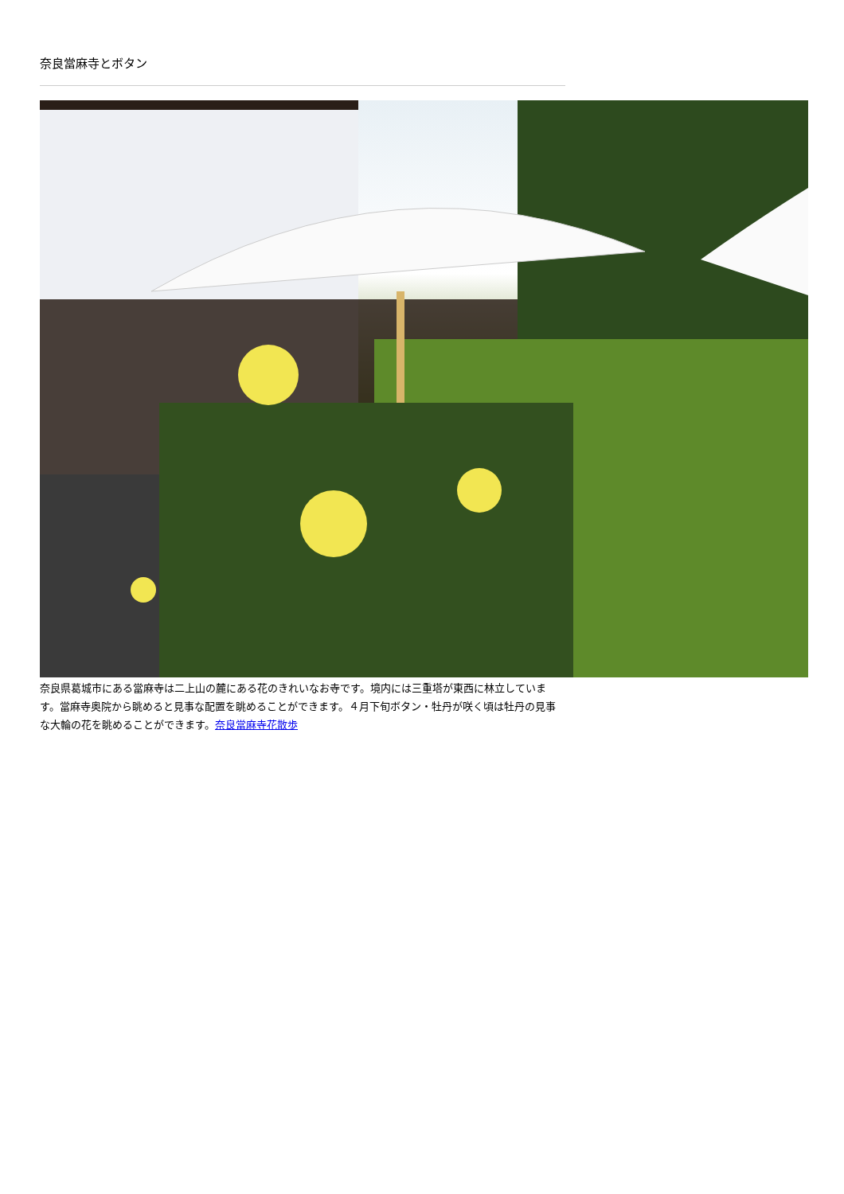奈良當麻寺とボタン
奈良県葛城市にある當麻寺は二上山の麓にある花のきれいなお寺です。境内には三重塔が東西に林立しています。當麻寺奥院から眺めると見事な配置を眺めることができます。４月下旬ボタン・牡丹が咲く頃は牡丹の見事な大輪の花を眺めることができます。奈良當麻寺花散歩